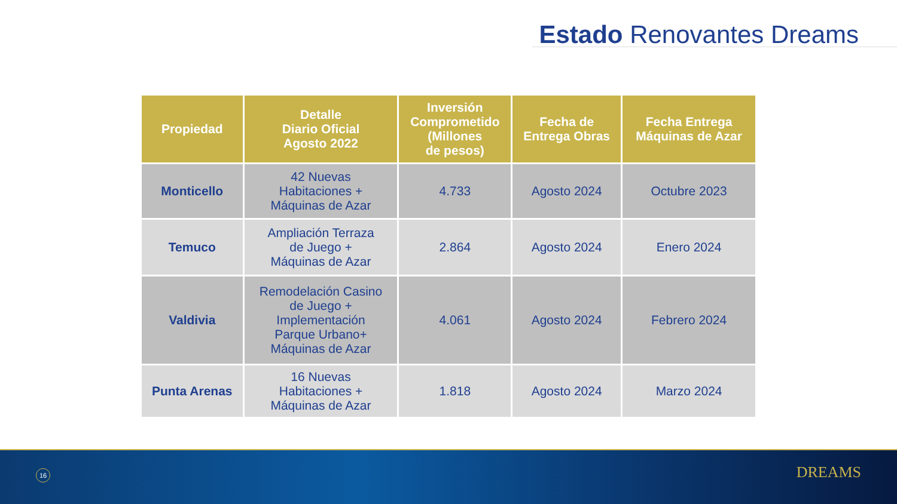Estado Renovantes Dreams
| Propiedad | Detalle Diario Oficial Agosto 2022 | Inversión Comprometido (Millones de pesos) | Fecha de Entrega Obras | Fecha Entrega Máquinas de Azar |
| --- | --- | --- | --- | --- |
| Monticello | 42 Nuevas Habitaciones + Máquinas de Azar | 4.733 | Agosto 2024 | Octubre 2023 |
| Temuco | Ampliación Terraza de Juego + Máquinas de Azar | 2.864 | Agosto 2024 | Enero 2024 |
| Valdivia | Remodelación Casino de Juego + Implementación Parque Urbano+ Máquinas de Azar | 4.061 | Agosto 2024 | Febrero 2024 |
| Punta Arenas | 16 Nuevas Habitaciones + Máquinas de Azar | 1.818 | Agosto 2024 | Marzo 2024 |
16 DREAMS